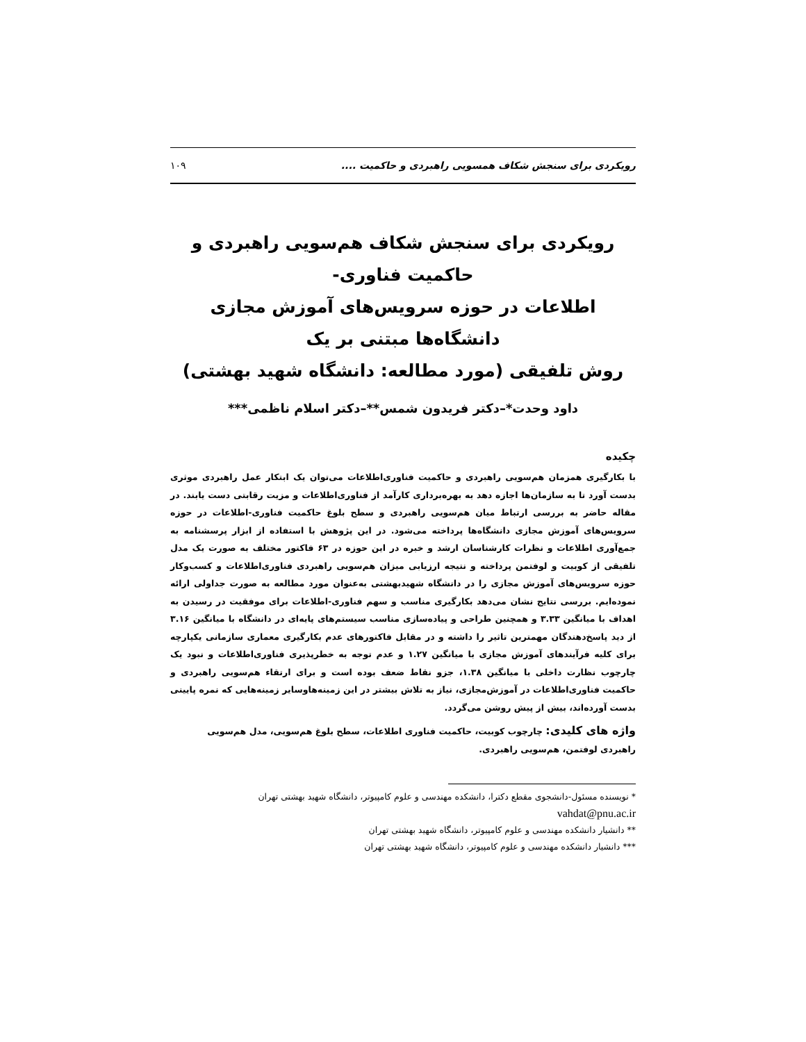رویکردی برای سنجش شکاف همسویی راهبردی و حاکمیت .... ۱۰۹
رویکردی برای سنجش شکاف هم‌سویی راهبردی و حاکمیت فناوری-
اطلاعات در حوزه سرویس‌های آموزش مجازی دانشگاه‌ها مبتنی بر یک
روش تلفیقی (مورد مطالعه: دانشگاه شهید بهشتی)
داود وحدت*–دکتر فریدون شمس**–دکتر اسلام ناظمی***
چکیده
با بکارگیری همزمان هم‌سویی راهبردی و حاکمیت فناوری‌اطلاعات می‌توان یک ابتکار عمل راهبردی موثری بدست آورد تا به سازمان‌ها اجازه دهد به بهره‌برداری کارآمد از فناوری‌اطلاعات و مزیت رقابتی دست یابند. در مقاله حاضر به بررسی ارتباط میان هم‌سویی راهبردی و سطح بلوغ حاکمیت فناوری-اطلاعات در حوزه سرویس‌های آموزش مجازی دانشگاه‌ها پرداخته می‌شود. در این پژوهش با استفاده از ابزار پرسشنامه به جمع‌آوری اطلاعات و نظرات کارشناسان ارشد و خبره در این حوزه در ۶۳ فاکتور مختلف به صورت یک مدل تلفیقی از کوبیت و لوفتمن پرداخته و نتیجه ارزیابی میزان هم‌سویی راهبردی فناوری‌اطلاعات و کسب‌وکار حوزه سرویس‌های آموزش مجازی را در دانشگاه شهیدبهشتی به‌عنوان مورد مطالعه به صورت جداولی ارائه نموده‌ایم. بررسی نتایج نشان می‌دهد بکارگیری مناسب و سهم فناوری-اطلاعات برای موفقیت در رسیدن به اهداف با میانگین ۳.۳۳ و همچنین طراحی و پیاده‌سازی مناسب سیستم‌های پایه‌ای در دانشگاه با میانگین ۳.۱۶ از دید پاسخ‌دهندگان مهمترین تاثیر را داشته و در مقابل فاکتورهای عدم بکارگیری معماری سازمانی یکپارچه برای کلیه فرآیندهای آموزش مجازی با میانگین ۱.۲۷ و عدم توجه به خطرپذیری فناوری‌اطلاعات و نبود یک چارچوب نظارت داخلی با میانگین ۱.۳۸، جزو نقاط ضعف بوده است و برای ارتقاء هم‌سویی راهبردی و حاکمیت فناوری‌اطلاعات در آموزش‌مجازی، نیاز به تلاش بیشتر در این زمینه‌هاوسایر زمینه‌هایی که نمره پایینی بدست آورده‌اند، بیش از پیش روشن می‌گردد.
واژه های کلیدی: چارچوب کوبیت، حاکمیت فناوری اطلاعات، سطح بلوغ هم‌سویی، مدل هم‌سویی راهبردی لوفتمن، هم‌سویی راهبردی.
* نویسنده مسئول-دانشجوی مقطع دکترا، دانشکده مهندسی و علوم کامپیوتر، دانشگاه شهید بهشتی تهران
vahdat@pnu.ac.ir
** دانشیار دانشکده مهندسی و علوم کامپیوتر، دانشگاه شهید بهشتی تهران
*** دانشیار دانشکده مهندسی و علوم کامپیوتر، دانشگاه شهید بهشتی تهران